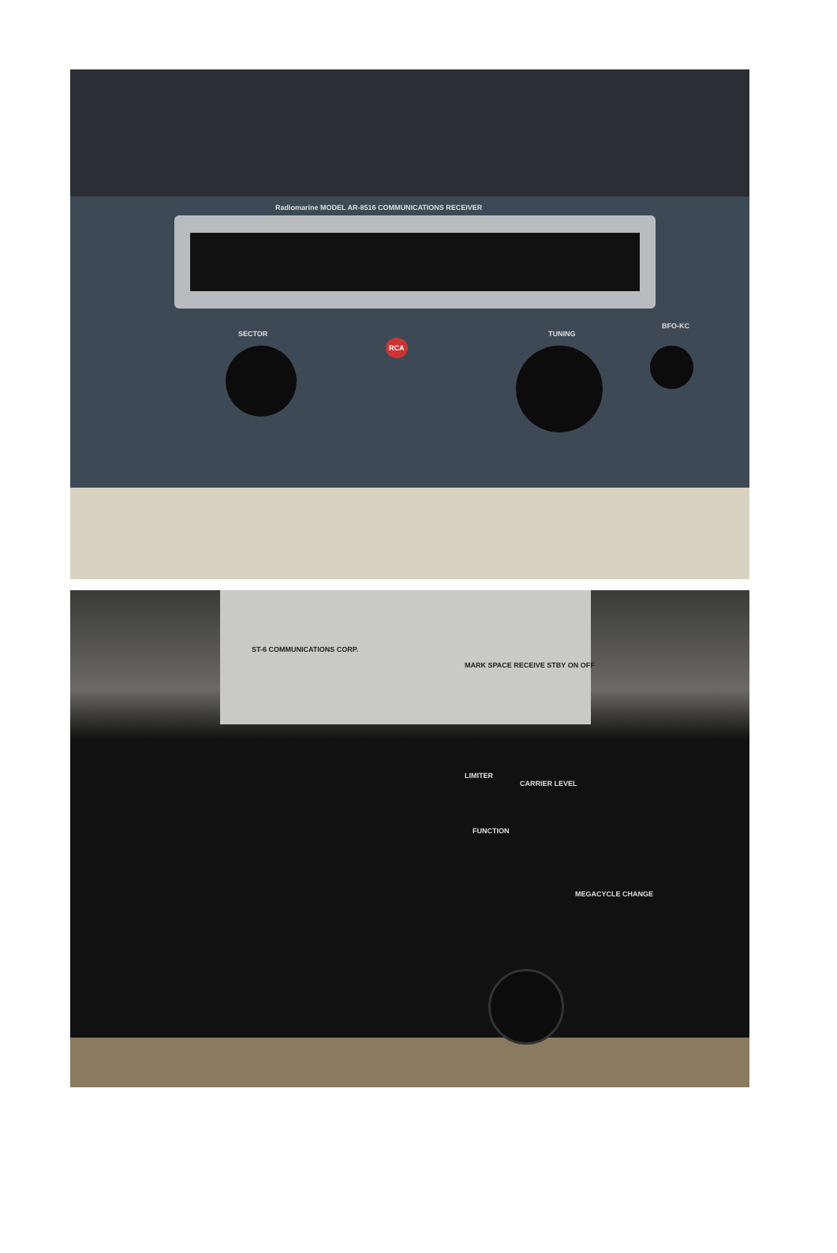Radiomarine MODEL AR-8516 COMMUNICATIONS RECEIVER
RCA
SECTOR TUNING
BFO-KC
ST-6 COMMUNICATIONS CORP.
MARK SPACE RECEIVE STBY ON OFF
CARRIER LEVEL
MEGACYCLE CHANGE
FUNCTION
LIMITER